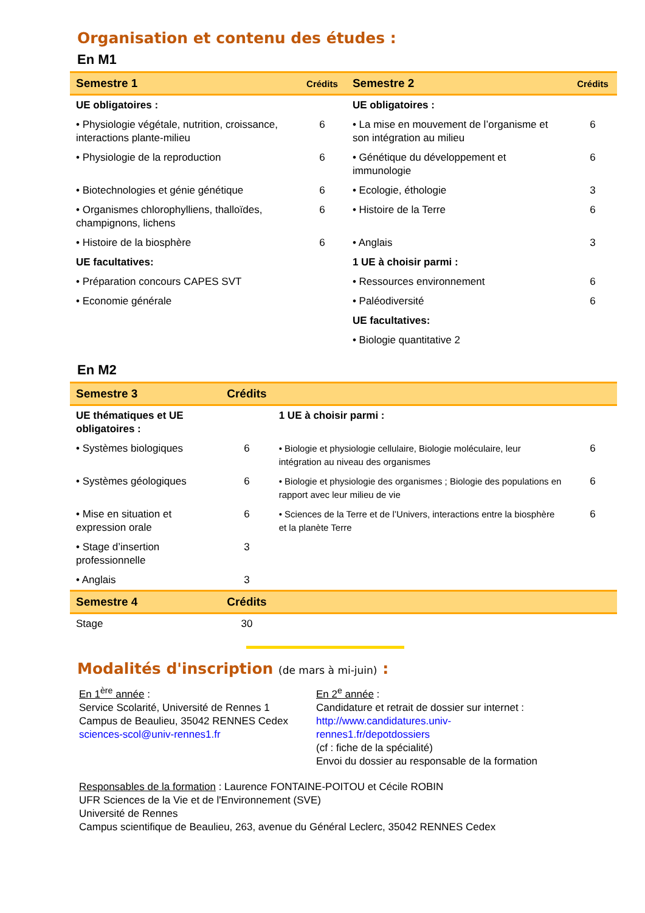Organisation et contenu des études :
En M1
| Semestre 1 | Crédits | Semestre 2 | Crédits |
| --- | --- | --- | --- |
| UE obligatoires : | | UE obligatoires : | |
| • Physiologie végétale, nutrition, croissance, interactions plante-milieu | 6 | • La mise en mouvement de l’organisme et son intégration au milieu | 6 |
| • Physiologie de la reproduction | 6 | • Génétique du développement et immunologie | 6 |
| • Biotechnologies et génie génétique | 6 | • Ecologie, éthologie | 3 |
| • Organismes chlorophylliens, thalloïdes, champignons, lichens | 6 | • Histoire de la Terre | 6 |
| • Histoire de la biosphère | 6 | • Anglais | 3 |
| UE facultatives: | | 1 UE à choisir parmi : | |
| • Préparation concours CAPES SVT | | • Ressources environnement | 6 |
| • Economie générale | | • Paléodiversité | 6 |
| | | UE facultatives: | |
| | | • Biologie quantitative 2 | |
En M2
| Semestre 3 | Crédits | | |
| --- | --- | --- | --- |
| UE thématiques et UE obligatoires : | | 1 UE à choisir parmi : | |
| • Systèmes biologiques | 6 | • Biologie et physiologie cellulaire, Biologie moléculaire, leur intégration au niveau des organismes | 6 |
| • Systèmes géologiques | 6 | • Biologie et physiologie des organismes ; Biologie des populations en rapport avec leur milieu de vie | 6 |
| • Mise en situation et expression orale | 6 | • Sciences de la Terre et de l’Univers, interactions entre la biosphère et la planète Terre | 6 |
| • Stage d’insertion professionnelle | 3 | | |
| • Anglais | 3 | | |
| Semestre 4 | Crédits | | |
| Stage | 30 | | |
Modalités d'inscription (de mars à mi-juin) :
En 1<sup>ère</sup> année :
Service Scolarité, Université de Rennes 1
Campus de Beaulieu, 35042 RENNES Cedex
sciences-scol@univ-rennes1.fr
En 2<sup>e</sup> année :
Candidature et retrait de dossier sur internet :
http://www.candidatures.univ-rennes1.fr/depotdossiers
(cf : fiche de la spécialité)
Envoi du dossier au responsable de la formation
Responsables de la formation : Laurence FONTAINE-POITOU et Cécile ROBIN
UFR Sciences de la Vie et de l'Environnement (SVE)
Université de Rennes
Campus scientifique de Beaulieu, 263, avenue du Général Leclerc, 35042 RENNES Cedex